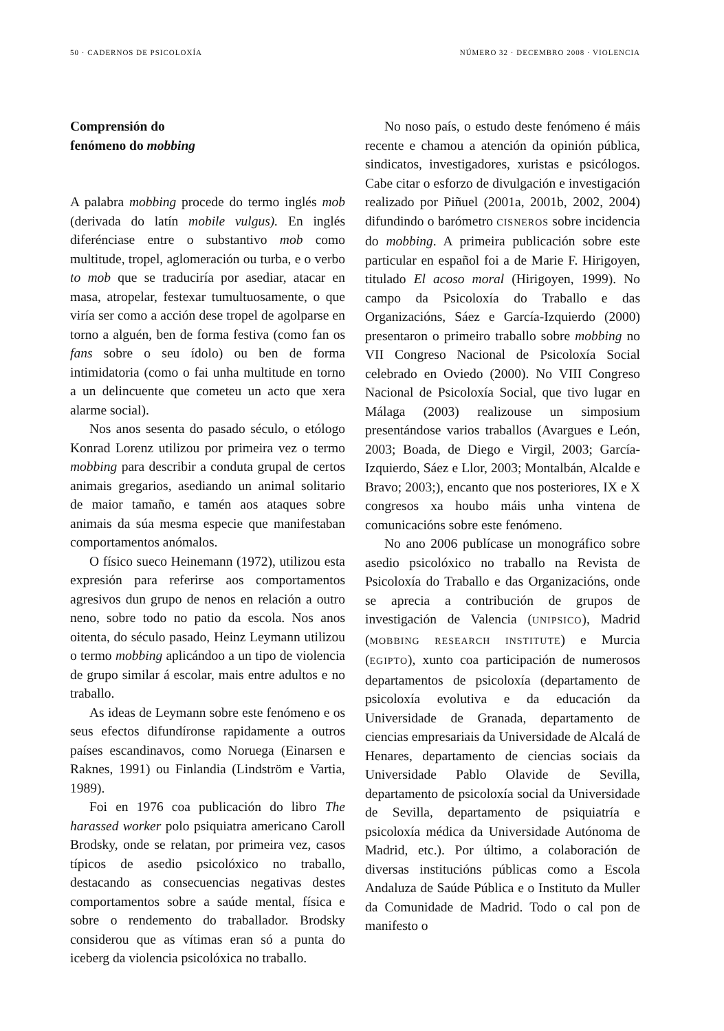50 · CADERNOS DE PSICOLOXÍA NÚMERO 32 · DECEMBRO 2008 · VIOLENCIA
Comprensión do
fenómeno do mobbing
A palabra mobbing procede do termo inglés mob (derivada do latín mobile vulgus). En inglés diferénciase entre o substantivo mob como multitude, tropel, aglomeración ou turba, e o verbo to mob que se traduciría por asediar, atacar en masa, atropelar, festexar tumultuosamente, o que viría ser como a acción dese tropel de agolparse en torno a alguén, ben de forma festiva (como fan os fans sobre o seu ídolo) ou ben de forma intimidatoria (como o fai unha multitude en torno a un delincuente que cometeu un acto que xera alarme social).
Nos anos sesenta do pasado século, o etólogo Konrad Lorenz utilizou por primeira vez o termo mobbing para describir a conduta grupal de certos animais gregarios, asediando un animal solitario de maior tamaño, e tamén aos ataques sobre animais da súa mesma especie que manifestaban comportamentos anómalos.
O físico sueco Heinemann (1972), utilizou esta expresión para referirse aos comportamentos agresivos dun grupo de nenos en relación a outro neno, sobre todo no patio da escola. Nos anos oitenta, do século pasado, Heinz Leymann utilizou o termo mobbing aplicándoo a un tipo de violencia de grupo similar á escolar, mais entre adultos e no traballo.
As ideas de Leymann sobre este fenómeno e os seus efectos difundíronse rapidamente a outros países escandinavos, como Noruega (Einarsen e Raknes, 1991) ou Finlandia (Lindström e Vartia, 1989).
Foi en 1976 coa publicación do libro The harassed worker polo psiquiatra americano Caroll Brodsky, onde se relatan, por primeira vez, casos típicos de asedio psicolóxico no traballo, destacando as consecuencias negativas destes comportamentos sobre a saúde mental, física e sobre o rendemento do traballador. Brodsky considerou que as vítimas eran só a punta do iceberg da violencia psicolóxica no traballo.
No noso país, o estudo deste fenómeno é máis recente e chamou a atención da opinión pública, sindicatos, investigadores, xuristas e psicólogos. Cabe citar o esforzo de divulgación e investigación realizado por Piñuel (2001a, 2001b, 2002, 2004) difundindo o barómetro CISNEROS sobre incidencia do mobbing. A primeira publicación sobre este particular en español foi a de Marie F. Hirigoyen, titulado El acoso moral (Hirigoyen, 1999). No campo da Psicoloxía do Traballo e das Organizacións, Sáez e García-Izquierdo (2000) presentaron o primeiro traballo sobre mobbing no VII Congreso Nacional de Psicoloxía Social celebrado en Oviedo (2000). No VIII Congreso Nacional de Psicoloxía Social, que tivo lugar en Málaga (2003) realizouse un simposium presentándose varios traballos (Avargues e León, 2003; Boada, de Diego e Virgil, 2003; García-Izquierdo, Sáez e Llor, 2003; Montalbán, Alcalde e Bravo; 2003;), encanto que nos posteriores, IX e X congresos xa houbo máis unha vintena de comunicacións sobre este fenómeno.
No ano 2006 publícase un monográfico sobre asedio psicolóxico no traballo na Revista de Psicoloxía do Traballo e das Organizacións, onde se aprecia a contribución de grupos de investigación de Valencia (UNIPSICO), Madrid (MOBBING RESEARCH INSTITUTE) e Murcia (EGIPTO), xunto coa participación de numerosos departamentos de psicoloxía (departamento de psicoloxía evolutiva e da educación da Universidade de Granada, departamento de ciencias empresariais da Universidade de Alcalá de Henares, departamento de ciencias sociais da Universidade Pablo Olavide de Sevilla, departamento de psicoloxía social da Universidade de Sevilla, departamento de psiquiatría e psicoloxía médica da Universidade Autónoma de Madrid, etc.). Por último, a colaboración de diversas institucións públicas como a Escola Andaluza de Saúde Pública e o Instituto da Muller da Comunidade de Madrid. Todo o cal pon de manifesto o